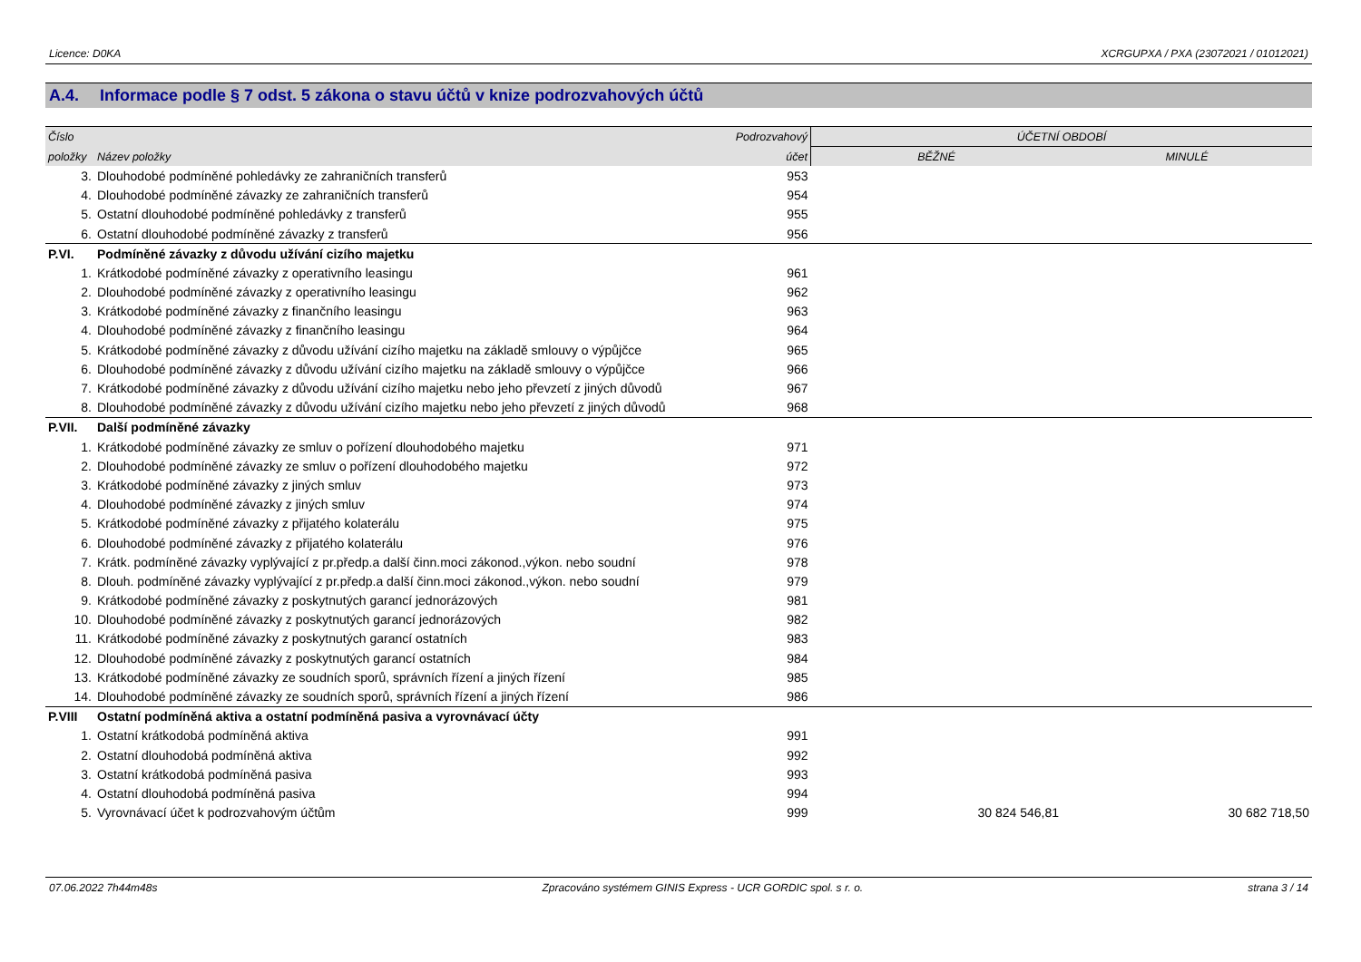Licence: D0KA XCRGUPXA / PXA (23072021 / 01012021)
A.4. Informace podle § 7 odst. 5 zákona o stavu účtů v knize podrozvahových účtů
| Číslo | | Podrozvahový | ÚČETNÍ OBDOBÍ | |
| --- | --- | --- | --- | --- |
| položky | Název položky | účet | BĚŽNÉ | MINULÉ |
| 3. | Dlouhodobé podmíněné pohledávky ze zahraničních transferů | 953 | | |
| 4. | Dlouhodobé podmíněné závazky ze zahraničních transferů | 954 | | |
| 5. | Ostatní dlouhodobé podmíněné pohledávky z transferů | 955 | | |
| 6. | Ostatní dlouhodobé podmíněné závazky z transferů | 956 | | |
| P.VI. | Podmíněné závazky z důvodu užívání cizího majetku | | | |
| 1. | Krátkodobé podmíněné závazky z operativního leasingu | 961 | | |
| 2. | Dlouhodobé podmíněné závazky z operativního leasingu | 962 | | |
| 3. | Krátkodobé podmíněné závazky z finančního leasingu | 963 | | |
| 4. | Dlouhodobé podmíněné závazky z finančního leasingu | 964 | | |
| 5. | Krátkodobé podmíněné závazky z důvodu užívání cizího majetku na základě smlouvy o výpůjčce | 965 | | |
| 6. | Dlouhodobé podmíněné závazky z důvodu užívání cizího majetku na základě smlouvy o výpůjčce | 966 | | |
| 7. | Krátkodobé podmíněné závazky z důvodu užívání cizího majetku nebo jeho převzetí z jiných důvodů | 967 | | |
| 8. | Dlouhodobé podmíněné závazky z důvodu užívání cizího majetku nebo jeho převzetí z jiných důvodů | 968 | | |
| P.VII. | Další podmíněné závazky | | | |
| 1. | Krátkodobé podmíněné závazky ze smluv o pořízení dlouhodobého majetku | 971 | | |
| 2. | Dlouhodobé podmíněné závazky ze smluv o pořízení dlouhodobého majetku | 972 | | |
| 3. | Krátkodobé podmíněné závazky z jiných smluv | 973 | | |
| 4. | Dlouhodobé podmíněné závazky z jiných smluv | 974 | | |
| 5. | Krátkodobé podmíněné závazky z přijatého kolaterálu | 975 | | |
| 6. | Dlouhodobé podmíněné závazky z přijatého kolaterálu | 976 | | |
| 7. | Krátk. podmíněné závazky vyplývající z pr.předp.a další činn.moci zákonod.,výkon. nebo soudní | 978 | | |
| 8. | Dlouh. podmíněné závazky vyplývající z pr.předp.a další činn.moci zákonod.,výkon. nebo soudní | 979 | | |
| 9. | Krátkodobé podmíněné závazky z poskytnutých garancí jednorázových | 981 | | |
| 10. | Dlouhodobé podmíněné závazky z poskytnutých garancí jednorázových | 982 | | |
| 11. | Krátkodobé podmíněné závazky z poskytnutých garancí ostatních | 983 | | |
| 12. | Dlouhodobé podmíněné závazky z poskytnutých garancí ostatních | 984 | | |
| 13. | Krátkodobé podmíněné závazky ze soudních sporů, správních řízení a jiných řízení | 985 | | |
| 14. | Dlouhodobé podmíněné závazky ze soudních sporů, správních řízení a jiných řízení | 986 | | |
| P.VIII | Ostatní podmíněná aktiva a ostatní podmíněná pasiva a vyrovnávací účty | | | |
| 1. | Ostatní krátkodobá podmíněná aktiva | 991 | | |
| 2. | Ostatní dlouhodobá podmíněná aktiva | 992 | | |
| 3. | Ostatní krátkodobá podmíněná pasiva | 993 | | |
| 4. | Ostatní dlouhodobá podmíněná pasiva | 994 | | |
| 5. | Vyrovnávací účet k podrozvahovým účtům | 999 | 30 824 546,81 | 30 682 718,50 |
07.06.2022 7h44m48s Zpracováno systémem GINIS Express - UCR GORDIC spol. s r. o. strana 3 / 14